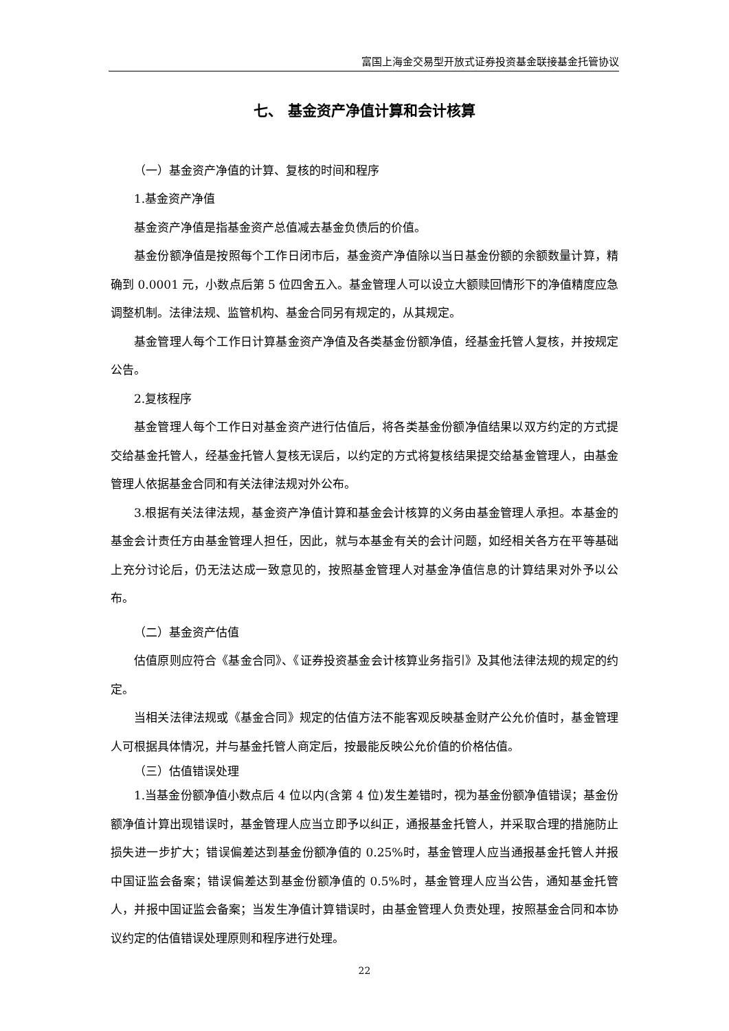富国上海金交易型开放式证券投资基金联接基金托管协议
七、 基金资产净值计算和会计核算
（一）基金资产净值的计算、复核的时间和程序
1.基金资产净值
基金资产净值是指基金资产总值减去基金负债后的价值。
基金份额净值是按照每个工作日闭市后，基金资产净值除以当日基金份额的余额数量计算，精确到 0.0001 元，小数点后第 5 位四舍五入。基金管理人可以设立大额赎回情形下的净值精度应急调整机制。法律法规、监管机构、基金合同另有规定的，从其规定。
基金管理人每个工作日计算基金资产净值及各类基金份额净值，经基金托管人复核，并按规定公告。
2.复核程序
基金管理人每个工作日对基金资产进行估值后，将各类基金份额净值结果以双方约定的方式提交给基金托管人，经基金托管人复核无误后，以约定的方式将复核结果提交给基金管理人，由基金管理人依据基金合同和有关法律法规对外公布。
3.根据有关法律法规，基金资产净值计算和基金会计核算的义务由基金管理人承担。本基金的基金会计责任方由基金管理人担任，因此，就与本基金有关的会计问题，如经相关各方在平等基础上充分讨论后，仍无法达成一致意见的，按照基金管理人对基金净值信息的计算结果对外予以公布。
（二）基金资产估值
估值原则应符合《基金合同》、《证券投资基金会计核算业务指引》及其他法律法规的规定的约定。
当相关法律法规或《基金合同》规定的估值方法不能客观反映基金财产公允价值时，基金管理人可根据具体情况，并与基金托管人商定后，按最能反映公允价值的价格估值。
（三）估值错误处理
1.当基金份额净值小数点后 4 位以内(含第 4 位)发生差错时，视为基金份额净值错误；基金份额净值计算出现错误时，基金管理人应当立即予以纠正，通报基金托管人，并采取合理的措施防止损失进一步扩大；错误偏差达到基金份额净值的 0.25%时，基金管理人应当通报基金托管人并报中国证监会备案；错误偏差达到基金份额净值的 0.5%时，基金管理人应当公告，通知基金托管人，并报中国证监会备案；当发生净值计算错误时，由基金管理人负责处理，按照基金合同和本协议约定的估值错误处理原则和程序进行处理。
22